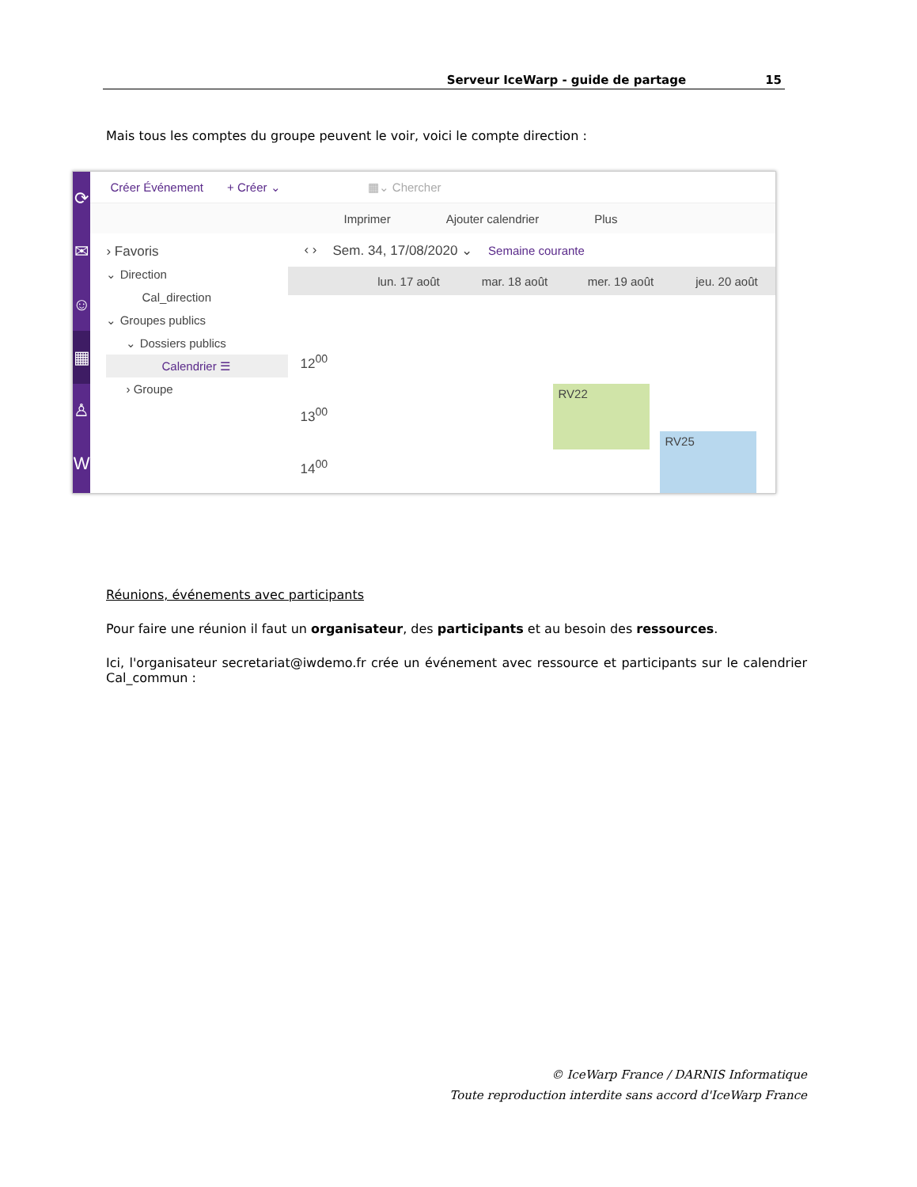Serveur IceWarp - guide de partage 15
Mais tous les comptes du groupe peuvent le voir, voici le compte direction :
⟳
✉
☺
▦
♙
W
Créer Événement + Créer ⌄ ▦⌄ Chercher
Imprimer Ajouter calendrier Plus
› Favoris
⌄ Direction
Cal_direction
⌄ Groupes publics
⌄ Dossiers publics
Calendrier ☰
› Groupe
‹ › Sem. 34, 17/08/2020 ⌄ Semaine courante
lun. 17 août mar. 18 août mer. 19 août jeu. 20 août
12<sup>00</sup>
13<sup>00</sup>
14<sup>00</sup>
RV22
RV25
Réunions, événements avec participants
Pour faire une réunion il faut un organisateur, des participants et au besoin des ressources.
Ici, l'organisateur secretariat@iwdemo.fr crée un événement avec ressource et participants sur le calendrier Cal_commun :
© IceWarp France / DARNIS Informatique
Toute reproduction interdite sans accord d'IceWarp France